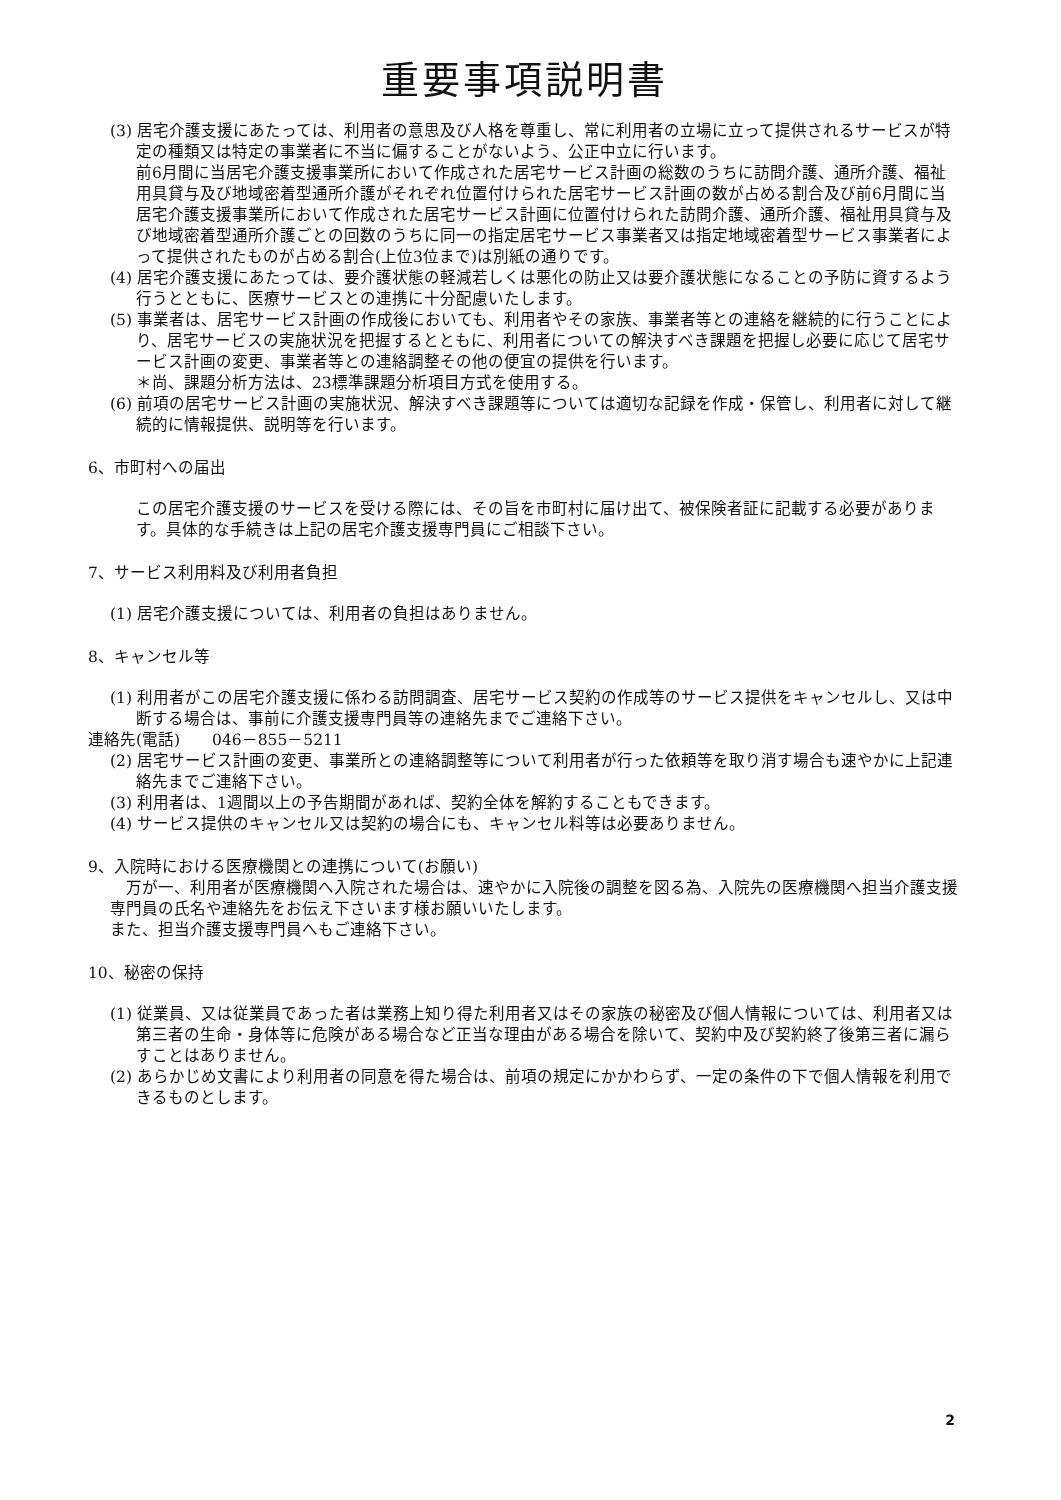重要事項説明書
(3) 居宅介護支援にあたっては、利用者の意思及び人格を尊重し、常に利用者の立場に立って提供されるサービスが特定の種類又は特定の事業者に不当に偏することがないよう、公正中立に行います。
前6月間に当居宅介護支援事業所において作成された居宅サービス計画の総数のうちに訪問介護、通所介護、福祉用具貸与及び地域密着型通所介護がそれぞれ位置付けられた居宅サービス計画の数が占める割合及び前6月間に当居宅介護支援事業所において作成された居宅サービス計画に位置付けられた訪問介護、通所介護、福祉用具貸与及び地域密着型通所介護ごとの回数のうちに同一の指定居宅サービス事業者又は指定地域密着型サービス事業者によって提供されたものが占める割合(上位3位まで)は別紙の通りです。
(4) 居宅介護支援にあたっては、要介護状態の軽減若しくは悪化の防止又は要介護状態になることの予防に資するよう行うとともに、医療サービスとの連携に十分配慮いたします。
(5) 事業者は、居宅サービス計画の作成後においても、利用者やその家族、事業者等との連絡を継続的に行うことにより、居宅サービスの実施状況を把握するとともに、利用者についての解決すべき課題を把握し必要に応じて居宅サービス計画の変更、事業者等との連絡調整その他の便宜の提供を行います。
＊尚、課題分析方法は、23標準課題分析項目方式を使用する。
(6) 前項の居宅サービス計画の実施状況、解決すべき課題等については適切な記録を作成・保管し、利用者に対して継続的に情報提供、説明等を行います。
6、市町村への届出
この居宅介護支援のサービスを受ける際には、その旨を市町村に届け出て、被保険者証に記載する必要があります。具体的な手続きは上記の居宅介護支援専門員にご相談下さい。
7、サービス利用料及び利用者負担
(1) 居宅介護支援については、利用者の負担はありません。
8、キャンセル等
(1) 利用者がこの居宅介護支援に係わる訪問調査、居宅サービス契約の作成等のサービス提供をキャンセルし、又は中断する場合は、事前に介護支援専門員等の連絡先までご連絡下さい。
連絡先(電話)　　046－855－5211
(2) 居宅サービス計画の変更、事業所との連絡調整等について利用者が行った依頼等を取り消す場合も速やかに上記連絡先までご連絡下さい。
(3) 利用者は、1週間以上の予告期間があれば、契約全体を解約することもできます。
(4) サービス提供のキャンセル又は契約の場合にも、キャンセル料等は必要ありません。
9、入院時における医療機関との連携について(お願い)
　万が一、利用者が医療機関へ入院された場合は、速やかに入院後の調整を図る為、入院先の医療機関へ担当介護支援専門員の氏名や連絡先をお伝え下さいます様お願いいたします。
また、担当介護支援専門員へもご連絡下さい。
10、秘密の保持
(1) 従業員、又は従業員であった者は業務上知り得た利用者又はその家族の秘密及び個人情報については、利用者又は第三者の生命・身体等に危険がある場合など正当な理由がある場合を除いて、契約中及び契約終了後第三者に漏らすことはありません。
(2) あらかじめ文書により利用者の同意を得た場合は、前項の規定にかかわらず、一定の条件の下で個人情報を利用できるものとします。
2